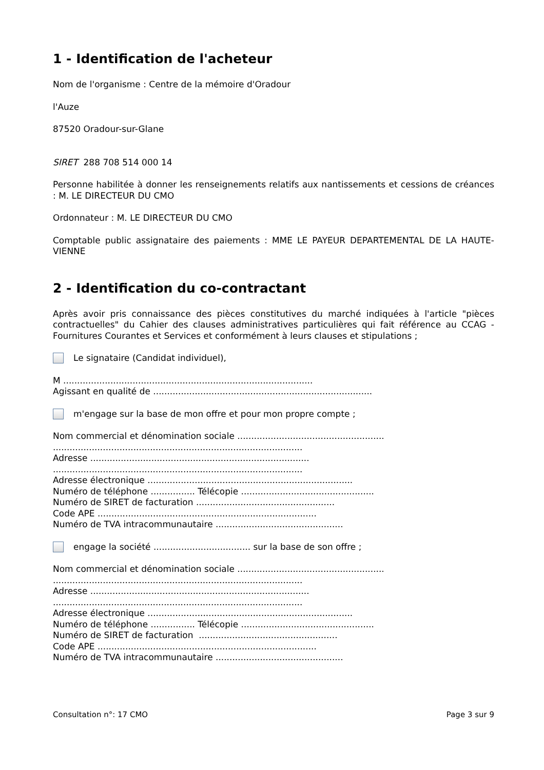1 - Identification de l'acheteur
Nom de l'organisme : Centre de la mémoire d'Oradour
l'Auze
87520 Oradour-sur-Glane
SIRET 288 708 514 000 14
Personne habilitée à donner les renseignements relatifs aux nantissements et cessions de créances : M. LE DIRECTEUR DU CMO
Ordonnateur : M. LE DIRECTEUR DU CMO
Comptable public assignataire des paiements : MME LE PAYEUR DEPARTEMENTAL DE LA HAUTE-VIENNE
2 - Identification du co-contractant
Après avoir pris connaissance des pièces constitutives du marché indiquées à l'article "pièces contractuelles" du Cahier des clauses administratives particulières qui fait référence au CCAG - Fournitures Courantes et Services et conformément à leurs clauses et stipulations ;
Le signataire (Candidat individuel),
M ..........................................................................................
Agissant en qualité de ...............................................................................
m'engage sur la base de mon offre et pour mon propre compte ;
Nom commercial et dénomination sociale .....................................................
..........................................................................................
Adresse ...............................................................................
..........................................................................................
Adresse électronique ..........................................................................
Numéro de téléphone ................ Télécopie ................................................
Numéro de SIRET de facturation ..................................................
Code APE ...............................................................................
Numéro de TVA intracommunautaire ..............................................
engage la société ................................... sur la base de son offre ;
Nom commercial et dénomination sociale .....................................................
..........................................................................................
Adresse ...............................................................................
..........................................................................................
Adresse électronique ..........................................................................
Numéro de téléphone ................ Télécopie ................................................
Numéro de SIRET de facturation ..................................................
Code APE ...............................................................................
Numéro de TVA intracommunautaire ..............................................
Consultation n°: 17 CMO Page 3 sur 9